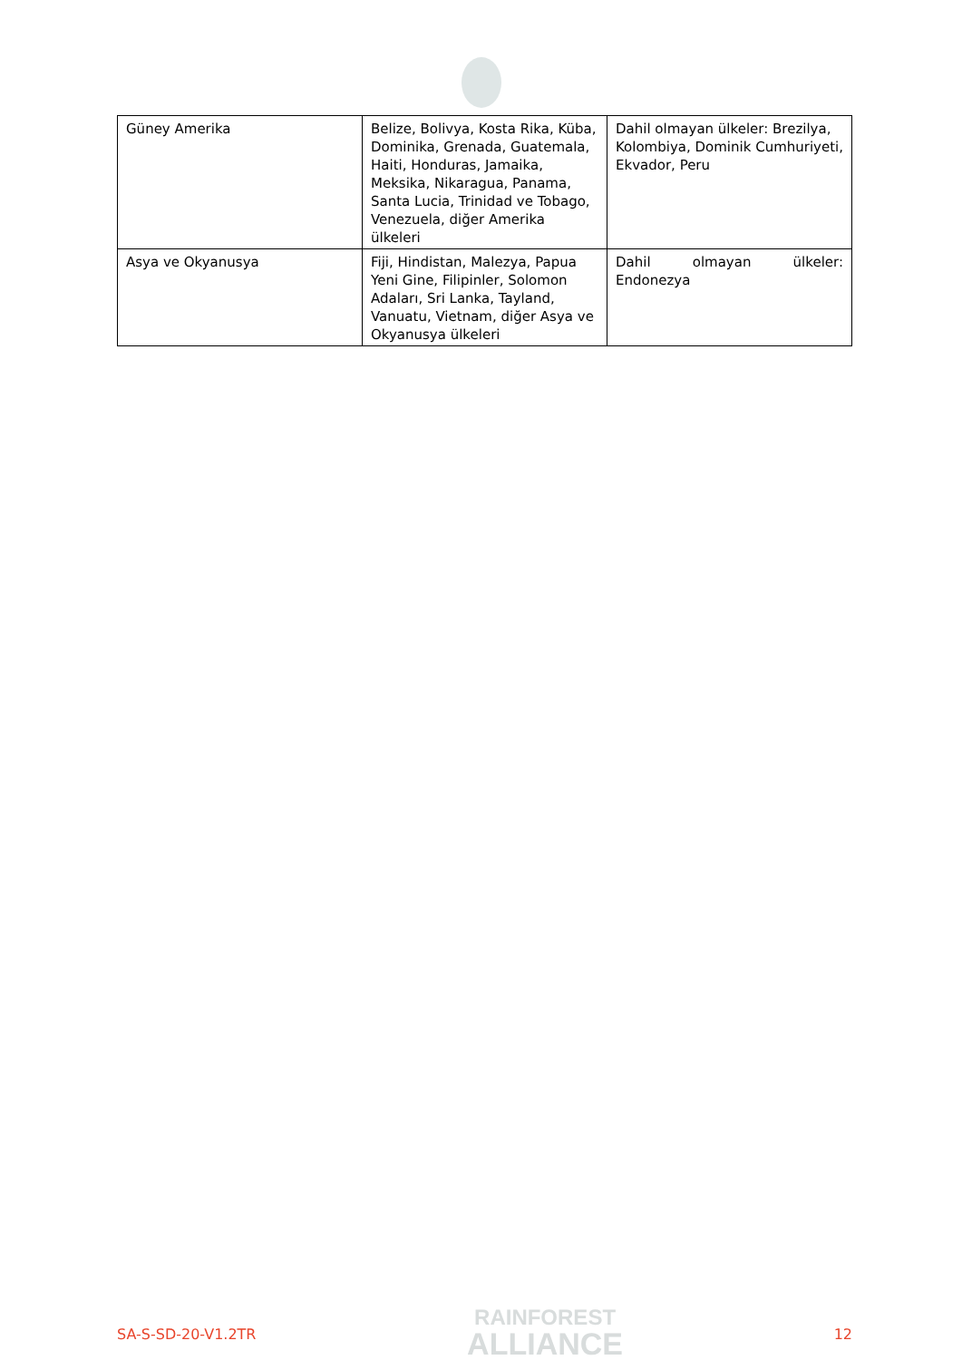| Güney Amerika | Belize, Bolivya, Kosta Rika, Küba, Dominika, Grenada, Guatemala, Haiti, Honduras, Jamaika, Meksika, Nikaragua, Panama, Santa Lucia, Trinidad ve Tobago, Venezuela, diğer Amerika ülkeleri | Dahil olmayan ülkeler: Brezilya, Kolombiya, Dominik Cumhuriyeti, Ekvador, Peru |
| Asya ve Okyanusya | Fiji, Hindistan, Malezya, Papua Yeni Gine, Filipinler, Solomon Adaları, Sri Lanka, Tayland, Vanuatu, Vietnam, diğer Asya ve Okyanusya ülkeleri | Dahil olmayan ülkeler: Endonezya |
SA-S-SD-20-V1.2TR
RAINFOREST
ALLIANCE
12